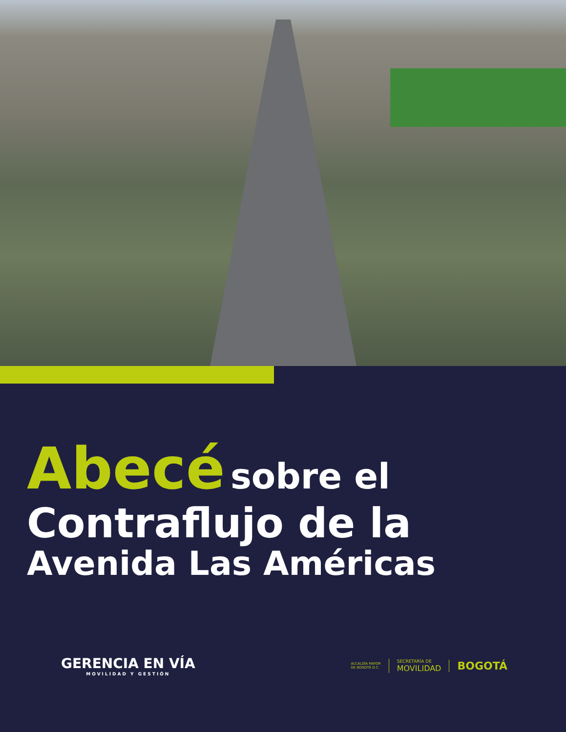Abecé sobre el
Contraflujo de la
Avenida Las Américas
GERENCIA EN VÍA
MOVILIDAD Y GESTIÓN
ALCALDÍA MAYOR
DE BOGOTÁ D.C.
SECRETARÍA DE
MOVILIDAD
BOGOTÁ